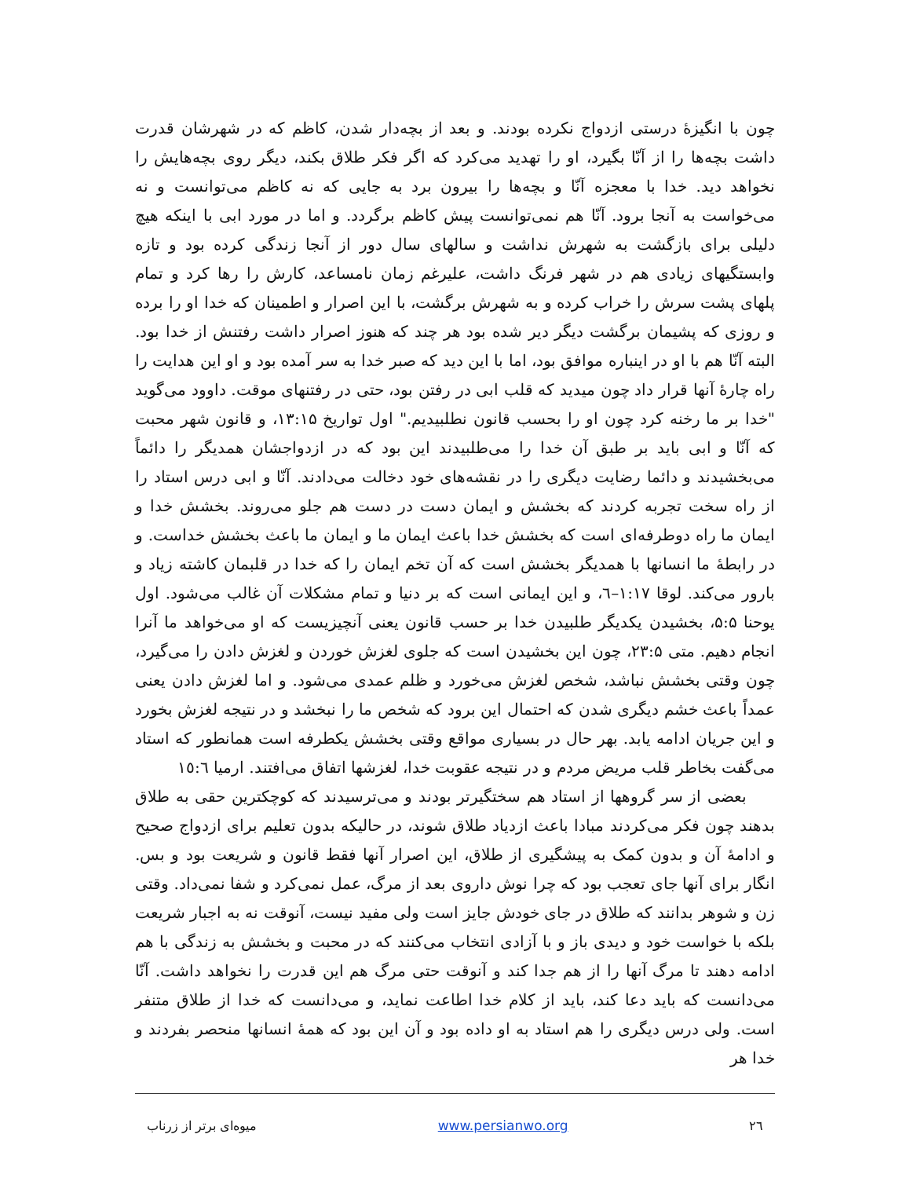چون با انگیزهٔ درستی ازدواج نکرده بودند. و بعد از بچه‌دار شدن، کاظم که در شهرشان قدرت داشت بچه‌ها را از آنّا بگیرد، او را تهدید می‌کرد که اگر فکر طلاق بکند، دیگر روی بچه‌هایش را نخواهد دید. خدا با معجزه آنّا و بچه‌ها را بیرون برد به جایی که نه کاظم می‌توانست و نه می‌خواست به آنجا برود. آنّا هم نمی‌توانست پیش کاظم برگردد. و اما در مورد ابی با اینکه هیچ دلیلی برای بازگشت به شهرش نداشت و سالهای سال دور از آنجا زندگی کرده بود و تازه وابستگیهای زیادی هم در شهر فرنگ داشت، علیرغم زمان نامساعد، کارش را رها کرد و تمام پلهای پشت سرش را خراب کرده و به شهرش برگشت، با این اصرار و اطمینان که خدا او را برده و روزی که پشیمان برگشت دیگر دیر شده بود هر چند که هنوز اصرار داشت رفتنش از خدا بود. البته آنّا هم با او در اینباره موافق بود، اما با این دید که صبر خدا به سر آمده بود و او این هدایت را راه چارهٔ آنها قرار داد چون میدید که قلب ابی در رفتن بود، حتی در رفتنهای موقت. داوود می‌گوید "خدا بر ما رخنه کرد چون او را بحسب قانون نطلبیدیم." اول تواریخ ۱۳:۱۵، و قانون شهر محبت که آنّا و ابی باید بر طبق آن خدا را می‌طلبیدند این بود که در ازدواجشان همدیگر را دائماً می‌بخشیدند و دائما رضایت دیگری را در نقشه‌های خود دخالت می‌دادند. آنّا و ابی درس استاد را از راه سخت تجربه کردند که بخشش و ایمان دست در دست هم جلو می‌روند. بخشش خدا و ایمان ما راه دوطرفه‌ای است که بخشش خدا باعث ایمان ما و ایمان ما باعث بخشش خداست. و در رابطهٔ ما انسانها با همدیگر بخشش است که آن تخم ایمان را که خدا در قلبمان کاشته زیاد و بارور می‌کند. لوقا ۱:۱۷–٦، و این ایمانی است که بر دنیا و تمام مشکلات آن غالب می‌شود. اول یوحنا ۵:۵، بخشیدن یکدیگر طلبیدن خدا بر حسب قانون یعنی آنچیزیست که او می‌خواهد ما آنرا انجام دهیم. متی ۲۳:۵، چون این بخشیدن است که جلوی لغزش خوردن و لغزش دادن را می‌گیرد، چون وقتی بخشش نباشد، شخص لغزش می‌خورد و ظلم عمدی می‌شود. و اما لغزش دادن یعنی عمداً باعث خشم دیگری شدن که احتمال این برود که شخص ما را نبخشد و در نتیجه لغزش بخورد و این جریان ادامه یابد. بهر حال در بسیاری مواقع وقتی بخشش یکطرفه است همانطور که استاد می‌گفت بخاطر قلب مریض مردم و در نتیجه عقوبت خدا، لغزشها اتفاق می‌افتند. ارمیا ١٥:٦
بعضی از سر گروهها از استاد هم سختگیرتر بودند و می‌ترسیدند که کوچکترین حقی به طلاق بدهند چون فکر می‌کردند مبادا باعث ازدیاد طلاق شوند، در حالیکه بدون تعلیم برای ازدواج صحیح و ادامهٔ آن و بدون کمک به پیشگیری از طلاق، این اصرار آنها فقط قانون و شریعت بود و بس. انگار برای آنها جای تعجب بود که چرا نوش داروی بعد از مرگ، عمل نمی‌کرد و شفا نمی‌داد. وقتی زن و شوهر بدانند که طلاق در جای خودش جایز است ولی مفید نیست، آنوقت نه به اجبار شریعت بلکه با خواست خود و دیدی باز و با آزادی انتخاب می‌کنند که در محبت و بخشش به زندگی با هم ادامه دهند تا مرگ آنها را از هم جدا کند و آنوقت حتی مرگ هم این قدرت را نخواهد داشت. آنّا می‌دانست که باید دعا کند، باید از کلام خدا اطاعت نماید، و می‌دانست که خدا از طلاق متنفر است. ولی درس دیگری را هم استاد به او داده بود و آن این بود که همهٔ انسانها منحصر بفردند و خدا هر
میوه‌ای برتر از زرناب www.persianwo.org ۲٦